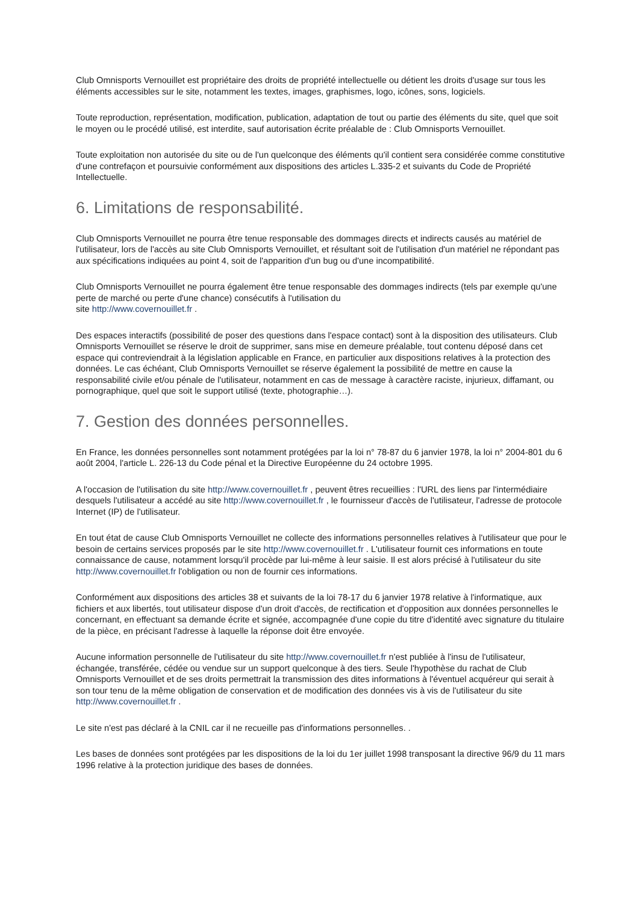Club Omnisports Vernouillet est propriétaire des droits de propriété intellectuelle ou détient les droits d'usage sur tous les éléments accessibles sur le site, notamment les textes, images, graphismes, logo, icônes, sons, logiciels.
Toute reproduction, représentation, modification, publication, adaptation de tout ou partie des éléments du site, quel que soit le moyen ou le procédé utilisé, est interdite, sauf autorisation écrite préalable de : Club Omnisports Vernouillet.
Toute exploitation non autorisée du site ou de l'un quelconque des éléments qu'il contient sera considérée comme constitutive d'une contrefaçon et poursuivie conformément aux dispositions des articles L.335-2 et suivants du Code de Propriété Intellectuelle.
6. Limitations de responsabilité.
Club Omnisports Vernouillet ne pourra être tenue responsable des dommages directs et indirects causés au matériel de l'utilisateur, lors de l'accès au site Club Omnisports Vernouillet, et résultant soit de l'utilisation d'un matériel ne répondant pas aux spécifications indiquées au point 4, soit de l'apparition d'un bug ou d'une incompatibilité.
Club Omnisports Vernouillet ne pourra également être tenue responsable des dommages indirects (tels par exemple qu'une perte de marché ou perte d'une chance) consécutifs à l'utilisation du
site http://www.covernouillet.fr .
Des espaces interactifs (possibilité de poser des questions dans l'espace contact) sont à la disposition des utilisateurs. Club Omnisports Vernouillet se réserve le droit de supprimer, sans mise en demeure préalable, tout contenu déposé dans cet espace qui contreviendrait à la législation applicable en France, en particulier aux dispositions relatives à la protection des données. Le cas échéant, Club Omnisports Vernouillet se réserve également la possibilité de mettre en cause la responsabilité civile et/ou pénale de l'utilisateur, notamment en cas de message à caractère raciste, injurieux, diffamant, ou pornographique, quel que soit le support utilisé (texte, photographie…).
7. Gestion des données personnelles.
En France, les données personnelles sont notamment protégées par la loi n° 78-87 du 6 janvier 1978, la loi n° 2004-801 du 6 août 2004, l'article L. 226-13 du Code pénal et la Directive Européenne du 24 octobre 1995.
A l'occasion de l'utilisation du site http://www.covernouillet.fr , peuvent êtres recueillies : l'URL des liens par l'intermédiaire desquels l'utilisateur a accédé au site http://www.covernouillet.fr , le fournisseur d'accès de l'utilisateur, l'adresse de protocole Internet (IP) de l'utilisateur.
En tout état de cause Club Omnisports Vernouillet ne collecte des informations personnelles relatives à l'utilisateur que pour le besoin de certains services proposés par le site http://www.covernouillet.fr . L'utilisateur fournit ces informations en toute connaissance de cause, notamment lorsqu'il procède par lui-même à leur saisie. Il est alors précisé à l'utilisateur du site http://www.covernouillet.fr l'obligation ou non de fournir ces informations.
Conformément aux dispositions des articles 38 et suivants de la loi 78-17 du 6 janvier 1978 relative à l'informatique, aux fichiers et aux libertés, tout utilisateur dispose d'un droit d'accès, de rectification et d'opposition aux données personnelles le concernant, en effectuant sa demande écrite et signée, accompagnée d'une copie du titre d'identité avec signature du titulaire de la pièce, en précisant l'adresse à laquelle la réponse doit être envoyée.
Aucune information personnelle de l'utilisateur du site http://www.covernouillet.fr n'est publiée à l'insu de l'utilisateur, échangée, transférée, cédée ou vendue sur un support quelconque à des tiers. Seule l'hypothèse du rachat de Club Omnisports Vernouillet et de ses droits permettrait la transmission des dites informations à l'éventuel acquéreur qui serait à son tour tenu de la même obligation de conservation et de modification des données vis à vis de l'utilisateur du site http://www.covernouillet.fr .
Le site n'est pas déclaré à la CNIL car il ne recueille pas d'informations personnelles. .
Les bases de données sont protégées par les dispositions de la loi du 1er juillet 1998 transposant la directive 96/9 du 11 mars 1996 relative à la protection juridique des bases de données.